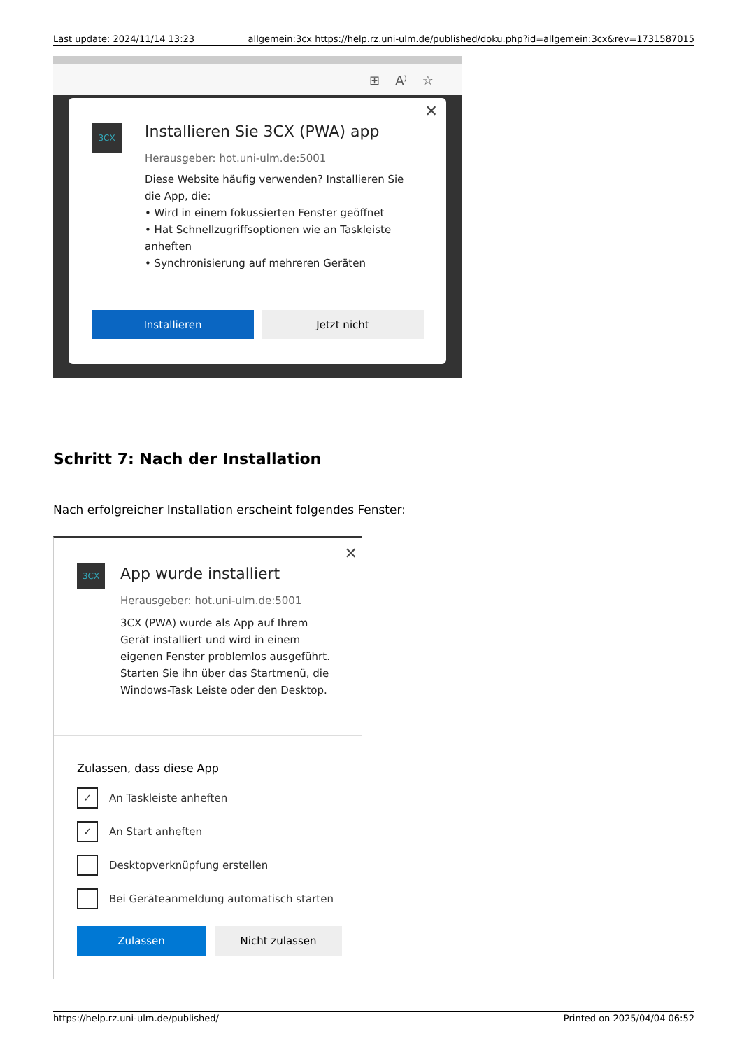Last update: 2024/11/14 13:23 allgemein:3cx https://help.rz.uni-ulm.de/published/doku.php?id=allgemein:3cx&rev=1731587015
⊞ A⁾ ☆
3CX
✕
Installieren Sie 3CX (PWA) app
Herausgeber: hot.uni-ulm.de:5001
Diese Website häufig verwenden? Installieren Sie die App, die:
• Wird in einem fokussierten Fenster geöffnet
• Hat Schnellzugriffsoptionen wie an Taskleiste anheften
• Synchronisierung auf mehreren Geräten
Installieren Jetzt nicht
Schritt 7: Nach der Installation
Nach erfolgreicher Installation erscheint folgendes Fenster:
3CX
✕
App wurde installiert
Herausgeber: hot.uni-ulm.de:5001
3CX (PWA) wurde als App auf Ihrem Gerät installiert und wird in einem eigenen Fenster problemlos ausgeführt. Starten Sie ihn über das Startmenü, die Windows-Task Leiste oder den Desktop.
Zulassen, dass diese App
✓ An Taskleiste anheften
✓ An Start anheften
Desktopverknüpfung erstellen
Bei Geräteanmeldung automatisch starten
Zulassen Nicht zulassen
https://help.rz.uni-ulm.de/published/ Printed on 2025/04/04 06:52